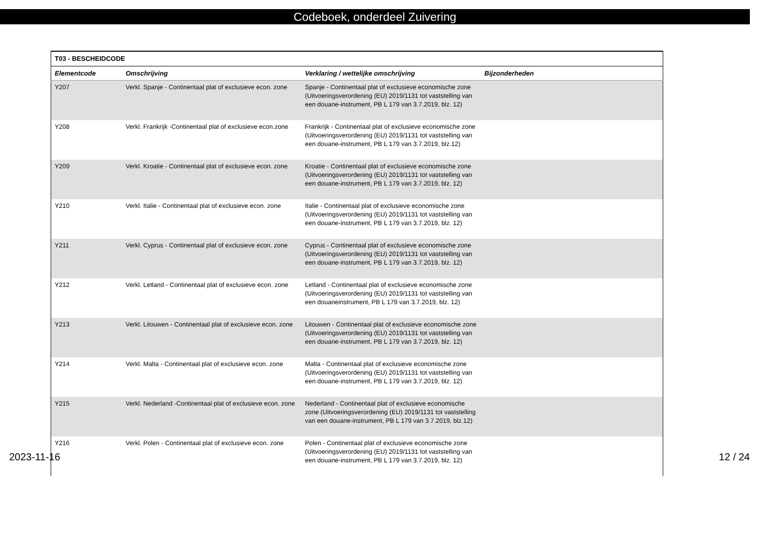Codeboek, onderdeel Zuivering
| T03 - BESCHEIDCODE | | | |
| --- | --- | --- | --- |
| Elementcode | Omschrijving | Verklaring / wettelijke omschrijving | Bijzonderheden |
| Y207 | Verkl. Spanje - Continentaal plat of exclusieve econ. zone | Spanje - Continentaal plat of exclusieve economische zone (Uitvoeringsverordening (EU) 2019/1131 tot vaststelling van een douane-instrument, PB L 179 van 3.7.2019, blz. 12) | |
| Y208 | Verkl. Frankrijk -Continentaal plat of exclusieve econ.zone | Frankrijk - Continentaal plat of exclusieve economische zone (Uitvoeringsverordening (EU) 2019/1131 tot vaststelling van een douane-instrument, PB L 179 van 3.7.2019, blz.12) | |
| Y209 | Verkl. Kroatie - Continentaal plat of exclusieve econ. zone | Kroatie - Continentaal plat of exclusieve economische zone (Uitvoeringsverordening (EU) 2019/1131 tot vaststelling van een douane-instrument, PB L 179 van 3.7.2019, blz. 12) | |
| Y210 | Verkl. Italie - Continentaal plat of exclusieve econ. zone | Italie - Continentaal plat of exclusieve economische zone (Uitvoeringsverordening (EU) 2019/1131 tot vaststelling van een douane-instrument, PB L 179 van 3.7.2019, blz. 12) | |
| Y211 | Verkl. Cyprus - Continentaal plat of exclusieve econ. zone | Cyprus - Continentaal plat of exclusieve economische zone (Uitvoeringsverordening (EU) 2019/1131 tot vaststelling van een douane-instrument, PB L 179 van 3.7.2019, blz. 12) | |
| Y212 | Verkl. Letland - Continentaal plat of exclusieve econ. zone | Letland - Continentaal plat of exclusieve economische zone (Uitvoeringsverordening (EU) 2019/1131 tot vaststelling van een douaneinstrument, PB L 179 van 3.7.2019, blz. 12) | |
| Y213 | Verkl. Litouwen - Continentaal plat of exclusieve econ. zone | Litouwen - Continentaal plat of exclusieve economische zone (Uitvoeringsverordening (EU) 2019/1131 tot vaststelling van een douane-instrument, PB L 179 van 3.7.2019, blz. 12) | |
| Y214 | Verkl. Malta - Continentaal plat of exclusieve econ. zone | Malta - Continentaal plat of exclusieve economische zone (Uitvoeringsverordening (EU) 2019/1131 tot vaststelling van een douane-instrument, PB L 179 van 3.7.2019, blz. 12) | |
| Y215 | Verkl. Nederland -Continentaal plat of exclusieve econ. zone | Nederland - Continentaal plat of exclusieve economische zone (Uitvoeringsverordening (EU) 2019/1131 tot vaststelling van een douane-instrument, PB L 179 van 3.7.2019, blz.12) | |
| Y216 | Verkl. Polen - Continentaal plat of exclusieve econ. zone | Polen - Continentaal plat of exclusieve economische zone (Uitvoeringsverordening (EU) 2019/1131 tot vaststelling van een douane-instrument, PB L 179 van 3.7.2019, blz. 12) | |
2023-11-16 12 / 24